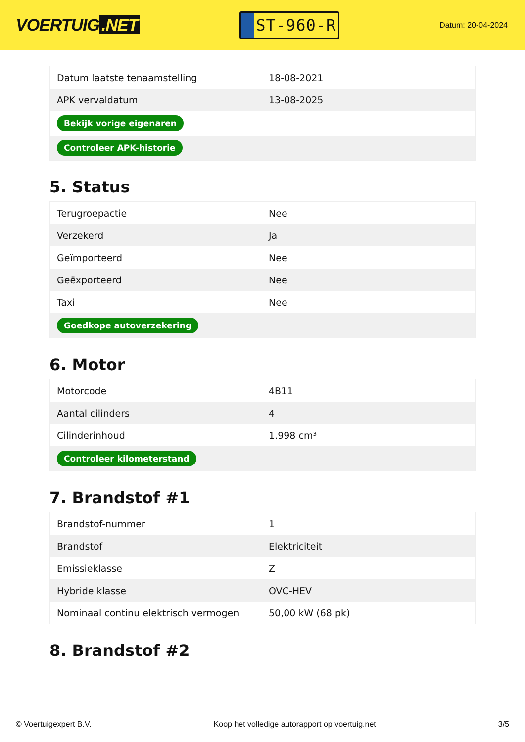VOERTUIG.NET
ST-960-R
Datum: 20-04-2024
| Datum laatste tenaamstelling | 18-08-2021 |
| APK vervaldatum | 13-08-2025 |
| Bekijk vorige eigenaren | |
| Controleer APK-historie | |
5. Status
| Terugroepactie | Nee |
| Verzekerd | Ja |
| Geïmporteerd | Nee |
| Geëxporteerd | Nee |
| Taxi | Nee |
| Goedkope autoverzekering | |
6. Motor
| Motorcode | 4B11 |
| Aantal cilinders | 4 |
| Cilinderinhoud | 1.998 cm³ |
| Controleer kilometerstand | |
7. Brandstof #1
| Brandstof-nummer | 1 |
| Brandstof | Elektriciteit |
| Emissieklasse | Z |
| Hybride klasse | OVC-HEV |
| Nominaal continu elektrisch vermogen | 50,00 kW (68 pk) |
8. Brandstof #2
© Voertuigexpert B.V. Koop het volledige autorapport op voertuig.net 3/5